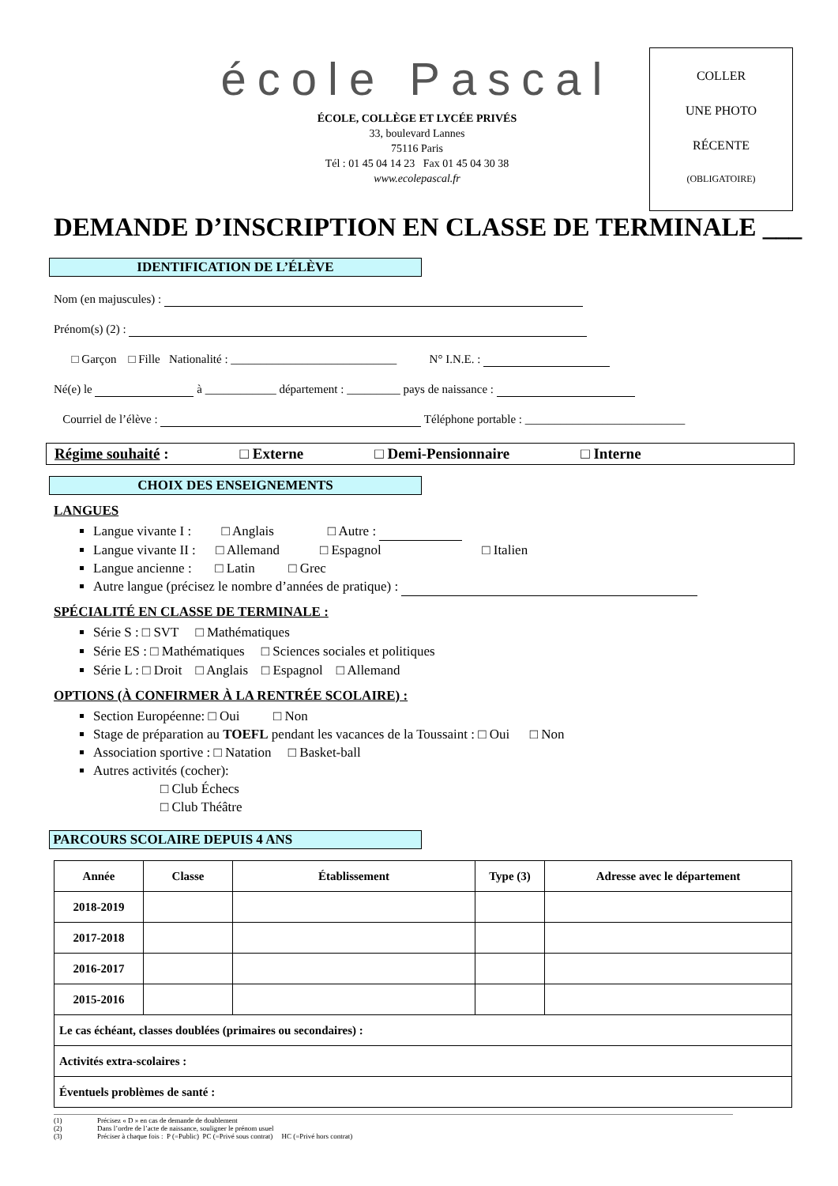COLLER
UNE PHOTO
RÉCENTE
(OBLIGATOIRE)
école Pascal
ÉCOLE, COLLÈGE ET LYCÉE PRIVÉS
33, boulevard Lannes
75116 Paris
Tél : 01 45 04 14 23 Fax 01 45 04 30 38
www.ecolepascal.fr
DEMANDE D’INSCRIPTION EN CLASSE DE TERMINALE ___
IDENTIFICATION DE L’ÉLÈVE
Nom (en majuscules) :
Prénom(s) (2) :
□ Garçon □ Fille Nationalité : ____________________________ N° I.N.E. :
Né(e) le à ____________ département : _________ pays de naissance :
Courriel de l’élève : Téléphone portable : ___________________________
Régime souhaité : □ Externe □ Demi-Pensionnaire □ Interne
CHOIX DES ENSEIGNEMENTS
LANGUES
Langue vivante I : □ Anglais □ Autre :
Langue vivante II : □ Allemand □ Espagnol □ Italien
Langue ancienne : □ Latin □ Grec
Autre langue (précisez le nombre d’années de pratique) :
SPÉCIALITÉ EN CLASSE DE TERMINALE :
Série S : □ SVT □ Mathématiques
Série ES : □ Mathématiques □ Sciences sociales et politiques
Série L : □ Droit □ Anglais □ Espagnol □ Allemand
OPTIONS (À CONFIRMER À LA RENTRÉE SCOLAIRE) :
Section Européenne: □ Oui □ Non
Stage de préparation au TOEFL pendant les vacances de la Toussaint : □ Oui □ Non
Association sportive : □ Natation □ Basket-ball
Autres activités (cocher):
□ Club Échecs
□ Club Théâtre
PARCOURS SCOLAIRE DEPUIS 4 ANS
| Année | Classe | Établissement | Type (3) | Adresse avec le département |
| --- | --- | --- | --- | --- |
| 2018-2019 | | | | |
| 2017-2018 | | | | |
| 2016-2017 | | | | |
| 2015-2016 | | | | |
| Le cas échéant, classes doublées (primaires ou secondaires) : | | | | |
| Activités extra-scolaires : | | | | |
| Éventuels problèmes de santé : | | | | |
(1) Précisez « D » en cas de demande de doublement
(2) Dans l’ordre de l’acte de naissance, souligner le prénom usuel
(3) Préciser à chaque fois : P (=Public) PC (=Privé sous contrat) HC (=Privé hors contrat)